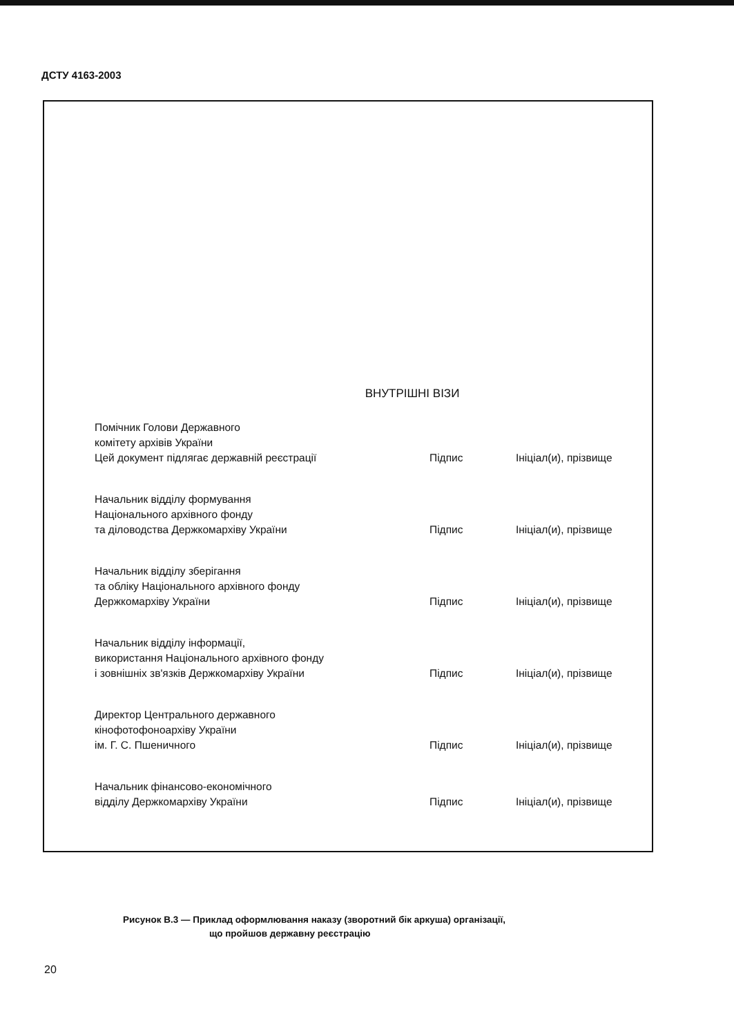ДСТУ 4163-2003
ВНУТРІШНІ ВІЗИ
| Помічник Голови Державного комітету архівів України Цей документ підлягає державній реєстрації | Підпис | Ініціал(и), прізвище |
| Начальник відділу формування Національного архівного фонду та діловодства Держкомархіву України | Підпис | Ініціал(и), прізвище |
| Начальник відділу зберігання та обліку Національного архівного фонду Держкомархіву України | Підпис | Ініціал(и), прізвище |
| Начальник відділу інформації, використання Національного архівного фонду і зовнішніх зв'язків Держкомархіву України | Підпис | Ініціал(и), прізвище |
| Директор Центрального державного кінофотофоноархіву України ім. Г. С. Пшеничного | Підпис | Ініціал(и), прізвище |
| Начальник фінансово-економічного відділу Держкомархіву України | Підпис | Ініціал(и), прізвище |
Рисунок В.3 — Приклад оформлювання наказу (зворотний бік аркуша) організації,
що пройшов державну реєстрацію
20